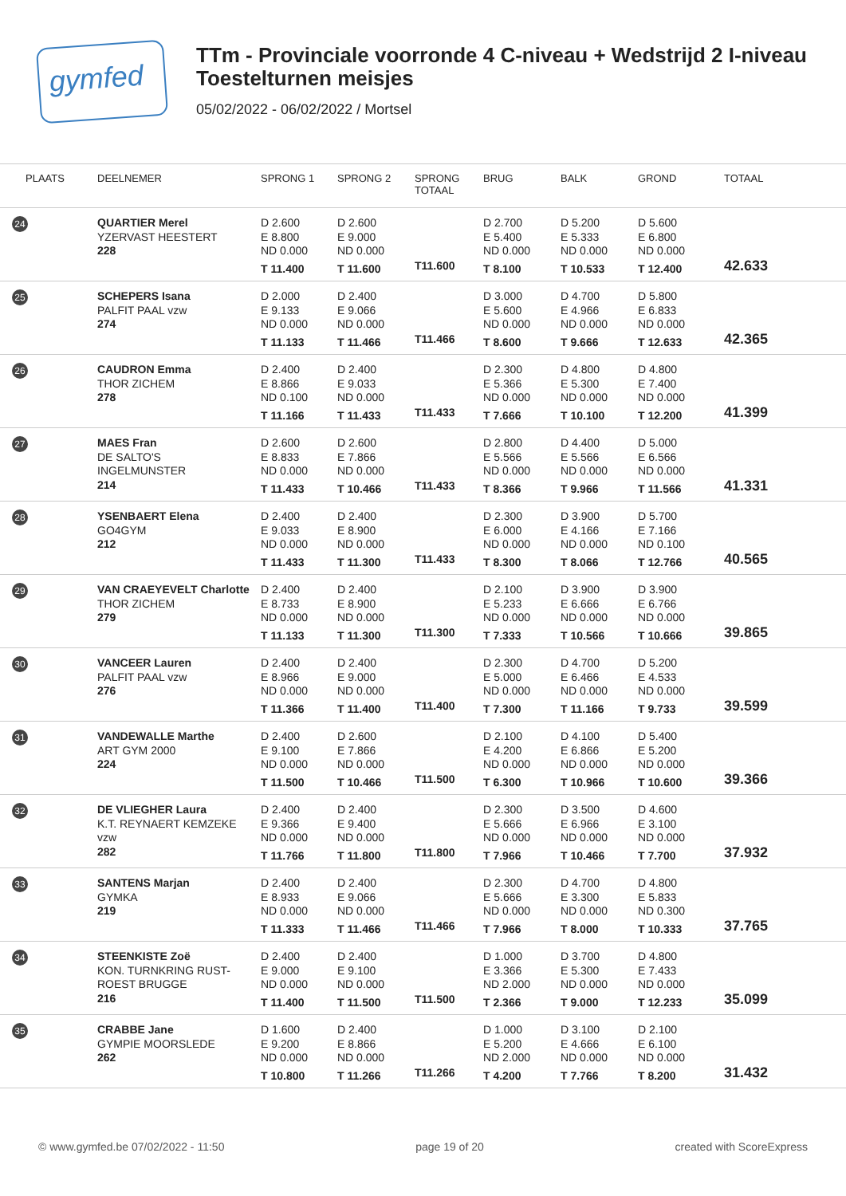gymfed
TTm - Provinciale voorronde 4 C-niveau + Wedstrijd 2 I-niveau
Toestelturnen meisjes
05/02/2022 - 06/02/2022 / Mortsel
| PLAATS | DEELNEMER | SPRONG 1 | SPRONG 2 | SPRONG TOTAAL | BRUG | BALK | GROND | TOTAAL |
| --- | --- | --- | --- | --- | --- | --- | --- | --- |
| 24 | QUARTIER Merel YZERVAST HEESTERT 228 | D 2.600 E 8.800 ND 0.000 T 11.400 | D 2.600 E 9.000 ND 0.000 T 11.600 | T11.600 | D 2.700 E 5.400 ND 0.000 T 8.100 | D 5.200 E 5.333 ND 0.000 T 10.533 | D 5.600 E 6.800 ND 0.000 T 12.400 | 42.633 |
| 25 | SCHEPERS Isana PALFIT PAAL vzw 274 | D 2.000 E 9.133 ND 0.000 T 11.133 | D 2.400 E 9.066 ND 0.000 T 11.466 | T11.466 | D 3.000 E 5.600 ND 0.000 T 8.600 | D 4.700 E 4.966 ND 0.000 T 9.666 | D 5.800 E 6.833 ND 0.000 T 12.633 | 42.365 |
| 26 | CAUDRON Emma THOR ZICHEM 278 | D 2.400 E 8.866 ND 0.100 T 11.166 | D 2.400 E 9.033 ND 0.000 T 11.433 | T11.433 | D 2.300 E 5.366 ND 0.000 T 7.666 | D 4.800 E 5.300 ND 0.000 T 10.100 | D 4.800 E 7.400 ND 0.000 T 12.200 | 41.399 |
| 27 | MAES Fran DE SALTO'S INGELMUNSTER 214 | D 2.600 E 8.833 ND 0.000 T 11.433 | D 2.600 E 7.866 ND 0.000 T 10.466 | T11.433 | D 2.800 E 5.566 ND 0.000 T 8.366 | D 4.400 E 5.566 ND 0.000 T 9.966 | D 5.000 E 6.566 ND 0.000 T 11.566 | 41.331 |
| 28 | YSENBAERT Elena GO4GYM 212 | D 2.400 E 9.033 ND 0.000 T 11.433 | D 2.400 E 8.900 ND 0.000 T 11.300 | T11.433 | D 2.300 E 6.000 ND 0.000 T 8.300 | D 3.900 E 4.166 ND 0.000 T 8.066 | D 5.700 E 7.166 ND 0.100 T 12.766 | 40.565 |
| 29 | VAN CRAEYEVELT Charlotte THOR ZICHEM 279 | D 2.400 E 8.733 ND 0.000 T 11.133 | D 2.400 E 8.900 ND 0.000 T 11.300 | T11.300 | D 2.100 E 5.233 ND 0.000 T 7.333 | D 3.900 E 6.666 ND 0.000 T 10.566 | D 3.900 E 6.766 ND 0.000 T 10.666 | 39.865 |
| 30 | VANCEER Lauren PALFIT PAAL vzw 276 | D 2.400 E 8.966 ND 0.000 T 11.366 | D 2.400 E 9.000 ND 0.000 T 11.400 | T11.400 | D 2.300 E 5.000 ND 0.000 T 7.300 | D 4.700 E 6.466 ND 0.000 T 11.166 | D 5.200 E 4.533 ND 0.000 T 9.733 | 39.599 |
| 31 | VANDEWALLE Marthe ART GYM 2000 224 | D 2.400 E 9.100 ND 0.000 T 11.500 | D 2.600 E 7.866 ND 0.000 T 10.466 | T11.500 | D 2.100 E 4.200 ND 0.000 T 6.300 | D 4.100 E 6.866 ND 0.000 T 10.966 | D 5.400 E 5.200 ND 0.000 T 10.600 | 39.366 |
| 32 | DE VLIEGHER Laura K.T. REYNAERT KEMZEKE vzw 282 | D 2.400 E 9.366 ND 0.000 T 11.766 | D 2.400 E 9.400 ND 0.000 T 11.800 | T11.800 | D 2.300 E 5.666 ND 0.000 T 7.966 | D 3.500 E 6.966 ND 0.000 T 10.466 | D 4.600 E 3.100 ND 0.000 T 7.700 | 37.932 |
| 33 | SANTENS Marjan GYMKA 219 | D 2.400 E 8.933 ND 0.000 T 11.333 | D 2.400 E 9.066 ND 0.000 T 11.466 | T11.466 | D 2.300 E 5.666 ND 0.000 T 7.966 | D 4.700 E 3.300 ND 0.000 T 8.000 | D 4.800 E 5.833 ND 0.300 T 10.333 | 37.765 |
| 34 | STEENKISTE Zoë KON. TURNKRING RUST- ROEST BRUGGE 216 | D 2.400 E 9.000 ND 0.000 T 11.400 | D 2.400 E 9.100 ND 0.000 T 11.500 | T11.500 | D 1.000 E 3.366 ND 2.000 T 2.366 | D 3.700 E 5.300 ND 0.000 T 9.000 | D 4.800 E 7.433 ND 0.000 T 12.233 | 35.099 |
| 35 | CRABBE Jane GYMPIE MOORSLEDE 262 | D 1.600 E 9.200 ND 0.000 T 10.800 | D 2.400 E 8.866 ND 0.000 T 11.266 | T11.266 | D 1.000 E 5.200 ND 2.000 T 4.200 | D 3.100 E 4.666 ND 0.000 T 7.766 | D 2.100 E 6.100 ND 0.000 T 8.200 | 31.432 |
© www.gymfed.be 07/02/2022 - 11:50 page 19 of 20 created with ScoreExpress